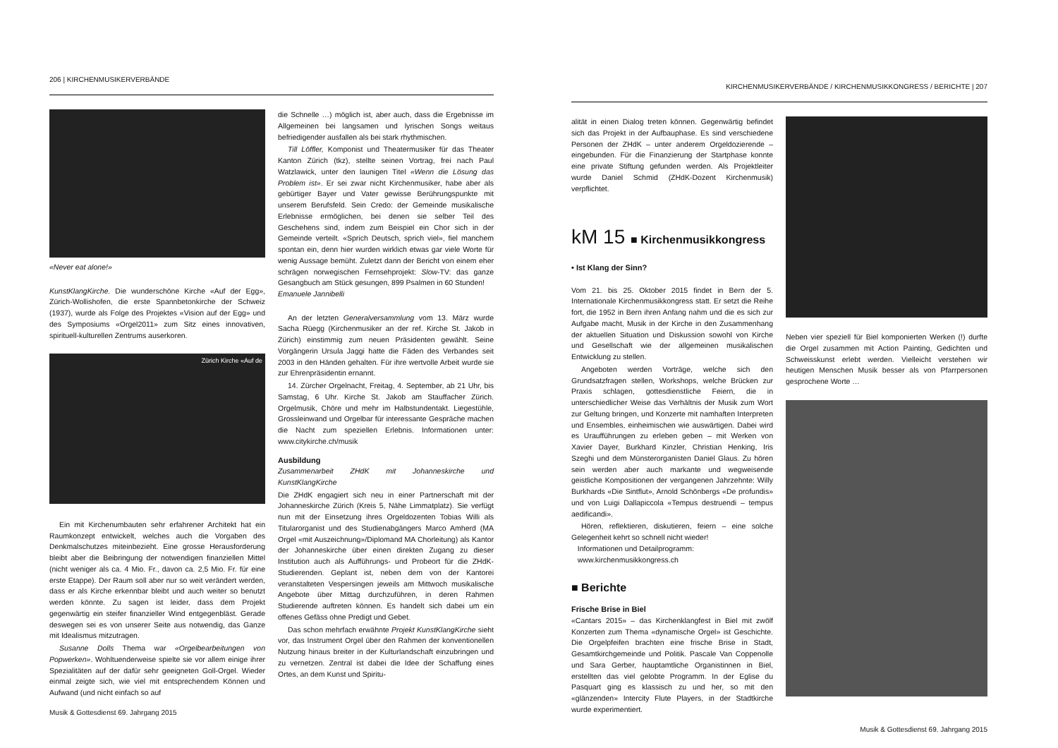206 | KIRCHENMUSIKERVERBÄNDE
«Never eat alone!»
KunstKlangKirche. Die wunderschöne Kirche «Auf der Egg», Zürich-Wollishofen, die erste Spannbetonkirche der Schweiz (1937), wurde als Folge des Projektes «Vision auf der Egg» und des Symposiums «Orgel2011» zum Sitz eines innovativen, spirituell-kulturellen Zentrums auserkoren.
Zürich Kirche «Auf de
Ein mit Kirchenumbauten sehr erfahrener Architekt hat ein Raumkonzept entwickelt, welches auch die Vorgaben des Denkmalschutzes miteinbezieht. Eine grosse Herausforderung bleibt aber die Beibringung der notwendigen finanziellen Mittel (nicht weniger als ca. 4 Mio. Fr., davon ca. 2,5 Mio. Fr. für eine erste Etappe). Der Raum soll aber nur so weit verändert werden, dass er als Kirche erkennbar bleibt und auch weiter so benutzt werden könnte. Zu sagen ist leider, dass dem Projekt gegenwärtig ein steifer finanzieller Wind entgegenbläst. Gerade deswegen sei es von unserer Seite aus notwendig, das Ganze mit Idealismus mitzutragen.
Susanne Dolls Thema war «Orgelbearbeitungen von Popwerken». Wohltuenderweise spielte sie vor allem einige ihrer Spezialitäten auf der dafür sehr geeigneten Goll-Orgel. Wieder einmal zeigte sich, wie viel mit entsprechendem Können und Aufwand (und nicht einfach so auf
die Schnelle …) möglich ist, aber auch, dass die Ergebnisse im Allgemeinen bei langsamen und lyrischen Songs weitaus befriedigender ausfallen als bei stark rhythmischen.
Till Löffler, Komponist und Theatermusiker für das Theater Kanton Zürich (tkz), stellte seinen Vortrag, frei nach Paul Watzlawick, unter den launigen Titel «Wenn die Lösung das Problem ist». Er sei zwar nicht Kirchenmusiker, habe aber als gebürtiger Bayer und Vater gewisse Berührungspunkte mit unserem Berufsfeld. Sein Credo: der Gemeinde musikalische Erlebnisse ermöglichen, bei denen sie selber Teil des Geschehens sind, indem zum Beispiel ein Chor sich in der Gemeinde verteilt. «Sprich Deutsch, sprich viel», fiel manchem spontan ein, denn hier wurden wirklich etwas gar viele Worte für wenig Aussage bemüht. Zuletzt dann der Bericht von einem eher schrägen norwegischen Fernsehprojekt: Slow-TV: das ganze Gesangbuch am Stück gesungen, 899 Psalmen in 60 Stunden!
Emanuele Jannibelli
An der letzten Generalversammlung vom 13. März wurde Sacha Rüegg (Kirchenmusiker an der ref. Kirche St. Jakob in Zürich) einstimmig zum neuen Präsidenten gewählt. Seine Vorgängerin Ursula Jaggi hatte die Fäden des Verbandes seit 2003 in den Händen gehalten. Für ihre wertvolle Arbeit wurde sie zur Ehrenpräsidentin ernannt.
14. Zürcher Orgelnacht, Freitag, 4. September, ab 21 Uhr, bis Samstag, 6 Uhr. Kirche St. Jakob am Stauffacher Zürich. Orgelmusik, Chöre und mehr im Halbstundentakt. Liegestühle, Grossleinwand und Orgelbar für interessante Gespräche machen die Nacht zum speziellen Erlebnis. Informationen unter: www.citykirche.ch/musik
Ausbildung
Zusammenarbeit ZHdK mit Johanneskirche und KunstKlangKirche
Die ZHdK engagiert sich neu in einer Partnerschaft mit der Johanneskirche Zürich (Kreis 5, Nähe Limmatplatz). Sie verfügt nun mit der Einsetzung ihres Orgeldozenten Tobias Willi als Titularorganist und des Studienabgängers Marco Amherd (MA Orgel «mit Auszeichnung»/Diplomand MA Chorleitung) als Kantor der Johanneskirche über einen direkten Zugang zu dieser Institution auch als Aufführungs- und Probeort für die ZHdK-Studierenden. Geplant ist, neben dem von der Kantorei veranstalteten Vespersingen jeweils am Mittwoch musikalische Angebote über Mittag durchzuführen, in deren Rahmen Studierende auftreten können. Es handelt sich dabei um ein offenes Gefäss ohne Predigt und Gebet.
Das schon mehrfach erwähnte Projekt KunstKlangKirche sieht vor, das Instrument Orgel über den Rahmen der konventionellen Nutzung hinaus breiter in der Kulturlandschaft einzubringen und zu vernetzen. Zentral ist dabei die Idee der Schaffung eines Ortes, an dem Kunst und Spiritu-
Musik & Gottesdienst 69. Jahrgang 2015
KIRCHENMUSIKERVERBÄNDE / KIRCHENMUSIKKONGRESS / BERICHTE | 207
alität in einen Dialog treten können. Gegenwärtig befindet sich das Projekt in der Aufbauphase. Es sind verschiedene Personen der ZHdK – unter anderem Orgeldozierende – eingebunden. Für die Finanzierung der Startphase konnte eine private Stiftung gefunden werden. Als Projektleiter wurde Daniel Schmid (ZHdK-Dozent Kirchenmusik) verpflichtet.
kM 15 ■ Kirchenmusikkongress
• Ist Klang der Sinn?
Vom 21. bis 25. Oktober 2015 findet in Bern der 5. Internationale Kirchenmusikkongress statt. Er setzt die Reihe fort, die 1952 in Bern ihren Anfang nahm und die es sich zur Aufgabe macht, Musik in der Kirche in den Zusammenhang der aktuellen Situation und Diskussion sowohl von Kirche und Gesellschaft wie der allgemeinen musikalischen Entwicklung zu stellen.
Angeboten werden Vorträge, welche sich den Grundsatzfragen stellen, Workshops, welche Brücken zur Praxis schlagen, gottesdienstliche Feiern, die in unterschiedlicher Weise das Verhältnis der Musik zum Wort zur Geltung bringen, und Konzerte mit namhaften Interpreten und Ensembles, einheimischen wie auswärtigen. Dabei wird es Uraufführungen zu erleben geben – mit Werken von Xavier Dayer, Burkhard Kinzler, Christian Henking, Iris Szeghi und dem Münsterorganisten Daniel Glaus. Zu hören sein werden aber auch markante und wegweisende geistliche Kompositionen der vergangenen Jahrzehnte: Willy Burkhards «Die Sintflut», Arnold Schönbergs «De profundis» und von Luigi Dallapiccola «Tempus destruendi – tempus aedificandi».
Hören, reflektieren, diskutieren, feiern – eine solche Gelegenheit kehrt so schnell nicht wieder!
Informationen und Detailprogramm:
www.kirchenmusikkongress.ch
■ Berichte
Frische Brise in Biel
«Cantars 2015» – das Kirchenklangfest in Biel mit zwölf Konzerten zum Thema «dynamische Orgel» ist Geschichte. Die Orgelpfeifen brachten eine frische Brise in Stadt, Gesamtkirchgemeinde und Politik. Pascale Van Coppenolle und Sara Gerber, hauptamtliche Organistinnen in Biel, erstellten das viel gelobte Programm. In der Eglise du Pasquart ging es klassisch zu und her, so mit den «glänzenden» Intercity Flute Players, in der Stadtkirche wurde experimentiert.
Neben vier speziell für Biel komponierten Werken (!) durfte die Orgel zusammen mit Action Painting, Gedichten und Schweisskunst erlebt werden. Vielleicht verstehen wir heutigen Menschen Musik besser als von Pfarrpersonen gesprochene Worte …
Musik & Gottesdienst 69. Jahrgang 2015